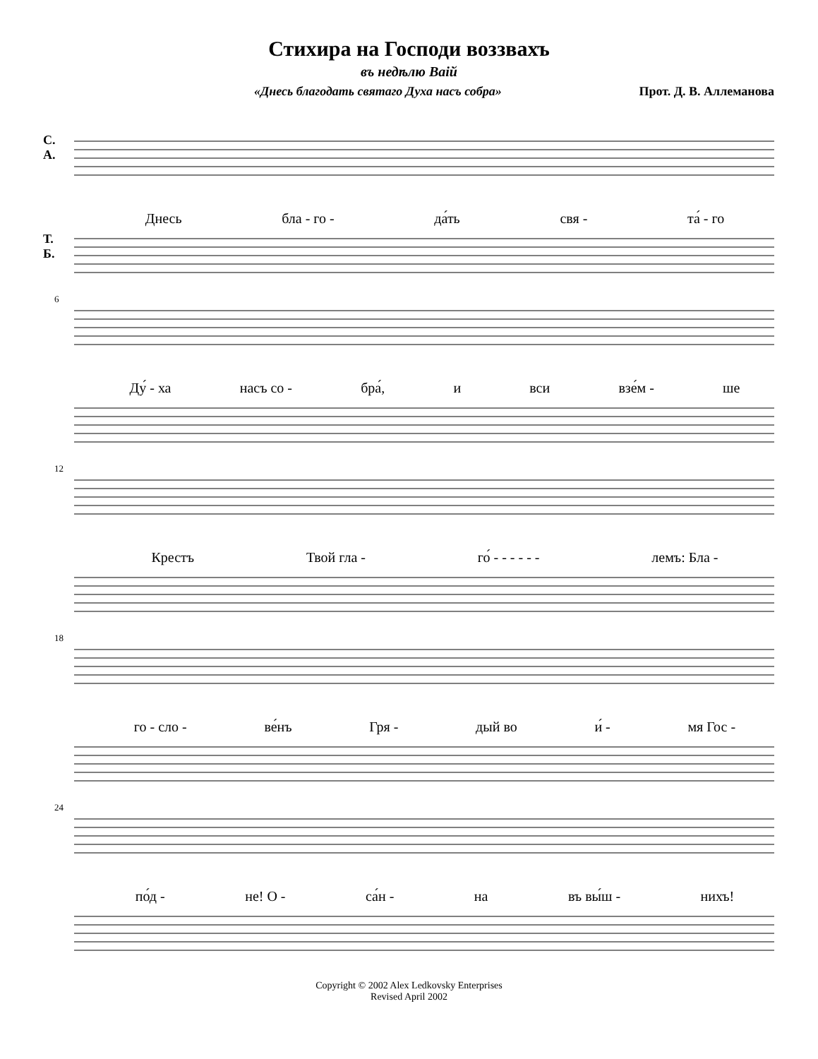Стихира на Господи воззвахъ
въ недѣлю Ваiй
«Днесь благодать святаго Духа насъ собра» Прот. Д. В. Аллеманова
С.
А.
Т.
Б.
Днесь бла - го - да́ть свя - та́ - го
6
Ду́ - ха насъ со - бра́, и вси взе́м - ше
12
Крестъ Твой гла - го́ - - - - - - лемъ: Бла -
18
го - сло - ве́нъ Гря - дый во и́ - мя Гос -
24
по́д - не! О - са́н - на въ вы́ш - нихъ!
Copyright © 2002 Alex Ledkovsky Enterprises
Revised April 2002